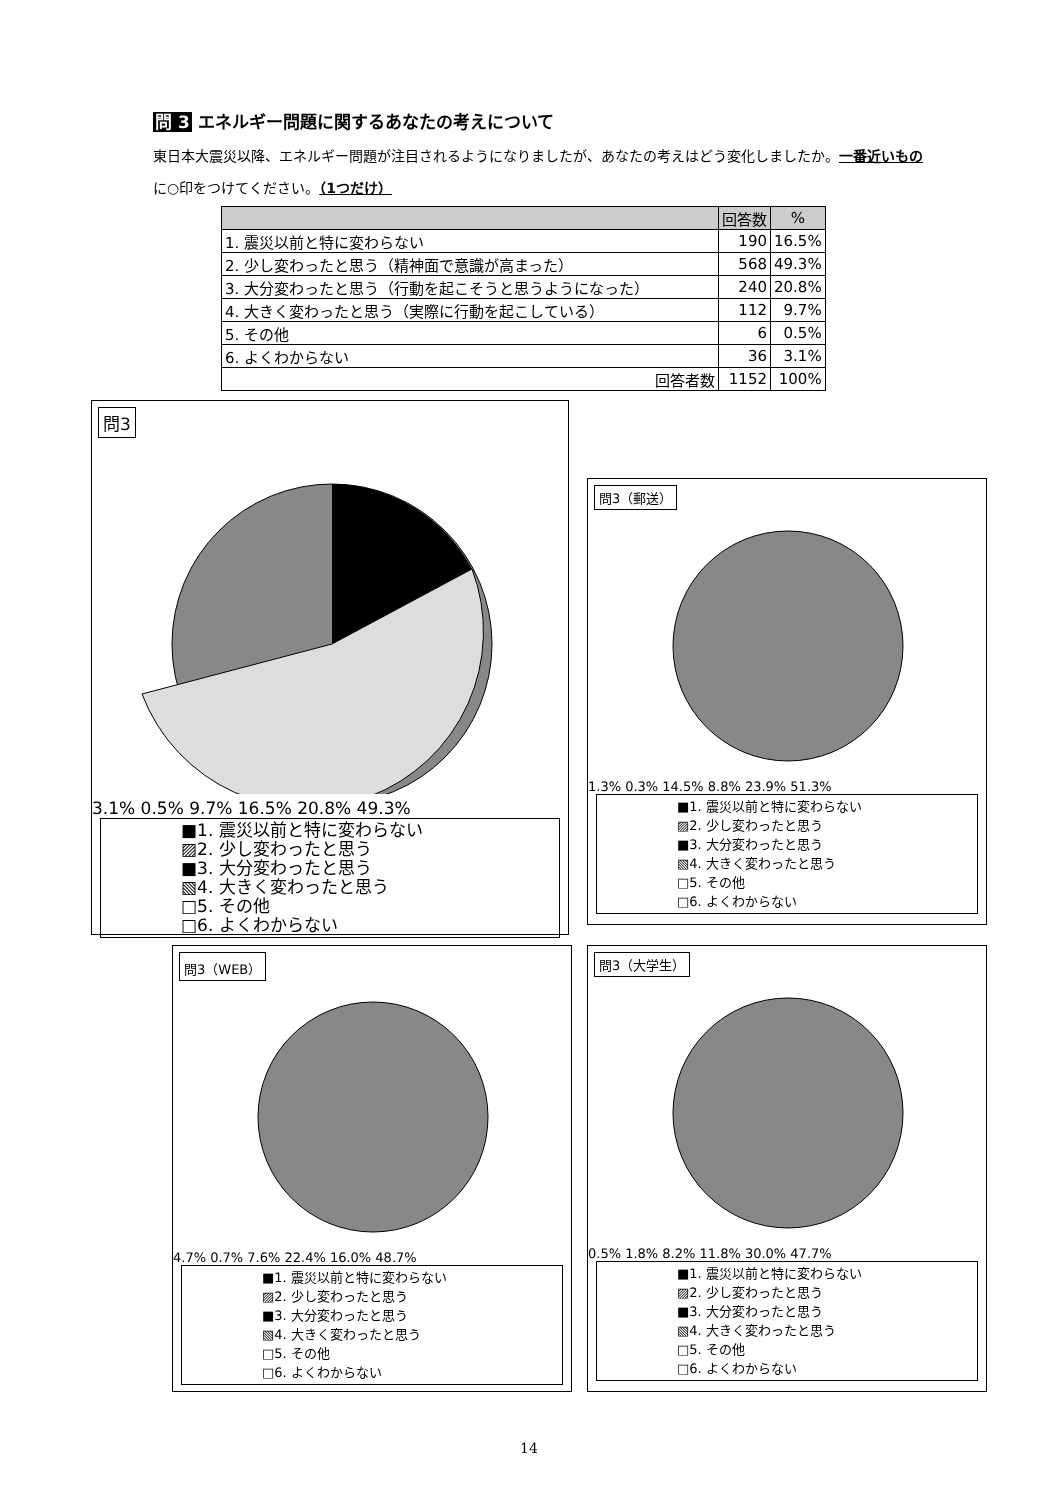問 3 エネルギー問題に関するあなたの考えについて
東日本大震災以降、エネルギー問題が注目されるようになりましたが、あなたの考えはどう変化しましたか。一番近いものに○印をつけてください。（1つだけ）
| | 回答数 | % |
| --- | --- | --- |
| 1. 震災以前と特に変わらない | 190 | 16.5% |
| 2. 少し変わったと思う（精神面で意識が高まった） | 568 | 49.3% |
| 3. 大分変わったと思う（行動を起こそうと思うようになった） | 240 | 20.8% |
| 4. 大きく変わったと思う（実際に行動を起こしている） | 112 | 9.7% |
| 5. その他 | 6 | 0.5% |
| 6. よくわからない | 36 | 3.1% |
| 回答者数 | 1152 | 100% |
問3
3.1% 0.5% 9.7% 16.5% 20.8% 49.3%
■1. 震災以前と特に変わらない
▨2. 少し変わったと思う
■3. 大分変わったと思う
▧4. 大きく変わったと思う
□5. その他
□6. よくわからない
問3（郵送）
1.3% 0.3% 14.5% 8.8% 23.9% 51.3%
■1. 震災以前と特に変わらない
▨2. 少し変わったと思う
■3. 大分変わったと思う
▧4. 大きく変わったと思う
□5. その他
□6. よくわからない
問3（WEB）
4.7% 0.7% 7.6% 22.4% 16.0% 48.7%
■1. 震災以前と特に変わらない
▨2. 少し変わったと思う
■3. 大分変わったと思う
▧4. 大きく変わったと思う
□5. その他
□6. よくわからない
問3（大学生）
0.5% 1.8% 8.2% 11.8% 30.0% 47.7%
■1. 震災以前と特に変わらない
▨2. 少し変わったと思う
■3. 大分変わったと思う
▧4. 大きく変わったと思う
□5. その他
□6. よくわからない
14